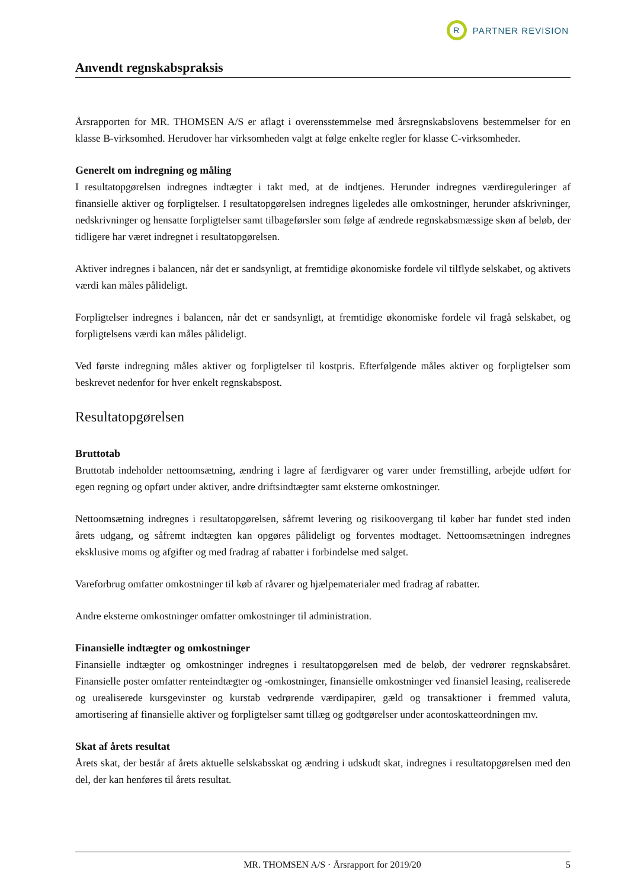R
PARTNER REVISION
Anvendt regnskabspraksis
Årsrapporten for MR. THOMSEN A/S er aflagt i overensstemmelse med årsregnskabslovens bestemmelser for en klasse B-virksomhed. Herudover har virksomheden valgt at følge enkelte regler for klasse C-virksomheder.
Generelt om indregning og måling
I resultatopgørelsen indregnes indtægter i takt med, at de indtjenes. Herunder indregnes værdireguleringer af finansielle aktiver og forpligtelser. I resultatopgørelsen indregnes ligeledes alle omkostninger, herunder afskrivninger, nedskrivninger og hensatte forpligtelser samt tilbageførsler som følge af ændrede regnskabsmæssige skøn af beløb, der tidligere har været indregnet i resultatopgørelsen.
Aktiver indregnes i balancen, når det er sandsynligt, at fremtidige økonomiske fordele vil tilflyde selskabet, og aktivets værdi kan måles pålideligt.
Forpligtelser indregnes i balancen, når det er sandsynligt, at fremtidige økonomiske fordele vil fragå selskabet, og forpligtelsens værdi kan måles pålideligt.
Ved første indregning måles aktiver og forpligtelser til kostpris. Efterfølgende måles aktiver og forpligtelser som beskrevet nedenfor for hver enkelt regnskabspost.
Resultatopgørelsen
Bruttotab
Bruttotab indeholder nettoomsætning, ændring i lagre af færdigvarer og varer under fremstilling, arbejde udført for egen regning og opført under aktiver, andre driftsindtægter samt eksterne omkostninger.
Nettoomsætning indregnes i resultatopgørelsen, såfremt levering og risikoovergang til køber har fundet sted inden årets udgang, og såfremt indtægten kan opgøres pålideligt og forventes modtaget. Nettoomsætningen indregnes eksklusive moms og afgifter og med fradrag af rabatter i forbindelse med salget.
Vareforbrug omfatter omkostninger til køb af råvarer og hjælpematerialer med fradrag af rabatter.
Andre eksterne omkostninger omfatter omkostninger til administration.
Finansielle indtægter og omkostninger
Finansielle indtægter og omkostninger indregnes i resultatopgørelsen med de beløb, der vedrører regnskabsåret. Finansielle poster omfatter renteindtægter og -omkostninger, finansielle omkostninger ved finansiel leasing, realiserede og urealiserede kursgevinster og kurstab vedrørende værdipapirer, gæld og transaktioner i fremmed valuta, amortisering af finansielle aktiver og forpligtelser samt tillæg og godtgørelser under acontoskatteordningen mv.
Skat af årets resultat
Årets skat, der består af årets aktuelle selskabsskat og ændring i udskudt skat, indregnes i resultatopgørelsen med den del, der kan henføres til årets resultat.
MR. THOMSEN A/S · Årsrapport for 2019/20 5